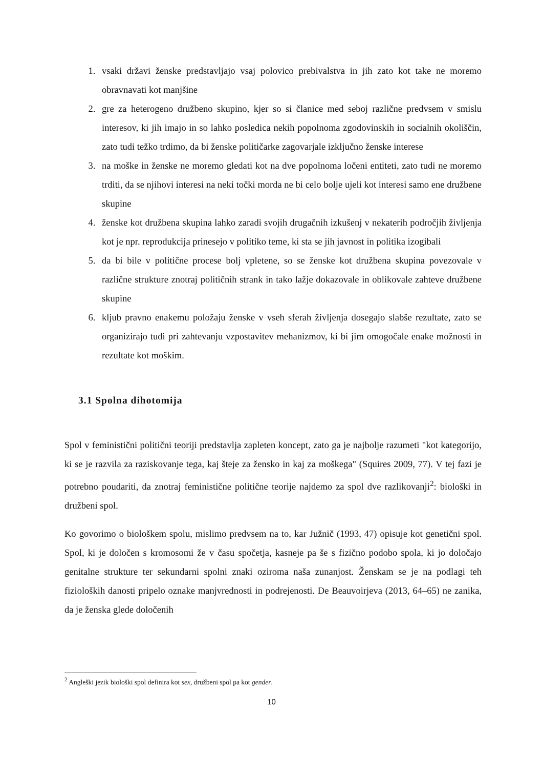1. vsaki državi ženske predstavljajo vsaj polovico prebivalstva in jih zato kot take ne moremo obravnavati kot manjšine
2. gre za heterogeno družbeno skupino, kjer so si članice med seboj različne predvsem v smislu interesov, ki jih imajo in so lahko posledica nekih popolnoma zgodovinskih in socialnih okoliščin, zato tudi težko trdimo, da bi ženske političarke zagovarjale izključno ženske interese
3. na moške in ženske ne moremo gledati kot na dve popolnoma ločeni entiteti, zato tudi ne moremo trditi, da se njihovi interesi na neki točki morda ne bi celo bolje ujeli kot interesi samo ene družbene skupine
4. ženske kot družbena skupina lahko zaradi svojih drugačnih izkušenj v nekaterih področjih življenja kot je npr. reprodukcija prinesejo v politiko teme, ki sta se jih javnost in politika izogibali
5. da bi bile v politične procese bolj vpletene, so se ženske kot družbena skupina povezovale v različne strukture znotraj političnih strank in tako lažje dokazovale in oblikovale zahteve družbene skupine
6. kljub pravno enakemu položaju ženske v vseh sferah življenja dosegajo slabše rezultate, zato se organizirajo tudi pri zahtevanju vzpostavitev mehanizmov, ki bi jim omogočale enake možnosti in rezultate kot moškim.
3.1 Spolna dihotomija
Spol v feministični politični teoriji predstavlja zapleten koncept, zato ga je najbolje razumeti "kot kategorijo, ki se je razvila za raziskovanje tega, kaj šteje za žensko in kaj za moškega" (Squires 2009, 77). V tej fazi je potrebno poudariti, da znotraj feministične politične teorije najdemo za spol dve razlikovanji<sup>2</sup>: biološki in družbeni spol.
Ko govorimo o biološkem spolu, mislimo predvsem na to, kar Južnič (1993, 47) opisuje kot genetični spol. Spol, ki je določen s kromosomi že v času spočetja, kasneje pa še s fizično podobo spola, ki jo določajo genitalne strukture ter sekundarni spolni znaki oziroma naša zunanjost. Ženskam se je na podlagi teh fizioloških danosti pripelo oznake manjvrednosti in podrejenosti. De Beauvoirjeva (2013, 64–65) ne zanika, da je ženska glede določenih
<sup>2</sup> Angleški jezik biološki spol definira kot sex, družbeni spol pa kot gender.
10